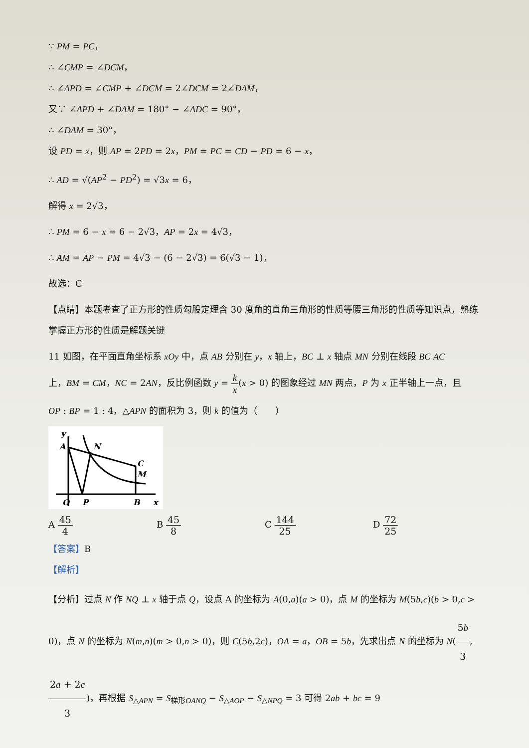∵ PM = PC，
∴ ∠CMP = ∠DCM，
∴ ∠APD = ∠CMP + ∠DCM = 2∠DCM = 2∠DAM，
又∵ ∠APD + ∠DAM = 180° − ∠ADC = 90°，
∴ ∠DAM = 30°，
设 PD = x，则 AP = 2PD = 2x，PM = PC = CD − PD = 6 − x，
∴ AD = √(AP<sup>2</sup> − PD<sup>2</sup>) = √3x = 6，
解得 x = 2√3，
∴ PM = 6 − x = 6 − 2√3，AP = 2x = 4√3，
∴ AM = AP − PM = 4√3 − (6 − 2√3) = 6(√3 − 1)，
故选：C
【点睛】本题考查了正方形的性质勾股定理含 30 度角的直角三角形的性质等腰三角形的性质等知识点，熟练掌握正方形的性质是解题关键
11 如图，在平面直角坐标系 xOy 中，点 AB 分别在 y，x 轴上，BC ⊥ x 轴点 MN 分别在线段 BC AC
上，BM = CM，NC = 2AN，反比例函数 y = k x(x > 0) 的图象经过 MN 两点，P 为 x 正半轴上一点，且
OP : BP = 1 : 4，△APN 的面积为 3，则 k 的值为（　　）
y
A
N
C
M
O
P
B
x
A 45 4 B 45 8 C 144 25 D 72 25
【答案】B
【解析】
【分析】过点 N 作 NQ ⊥ x 轴于点 Q，设点 A 的坐标为 A(0,a)(a > 0)，点 M 的坐标为 M(5b,c)(b > 0,c > 0)，点 N 的坐标为 N(m,n)(m > 0,n > 0)，则 C(5b,2c)，OA = a，OB = 5b，先求出点 N 的坐标为 N(5b 3, 2a + 2c 3)，再根据 S<sub>△APN</sub> = S<sub>梯形OANQ</sub> − S<sub>△AOP</sub> − S<sub>△NPQ</sub> = 3 可得 2ab + bc = 9